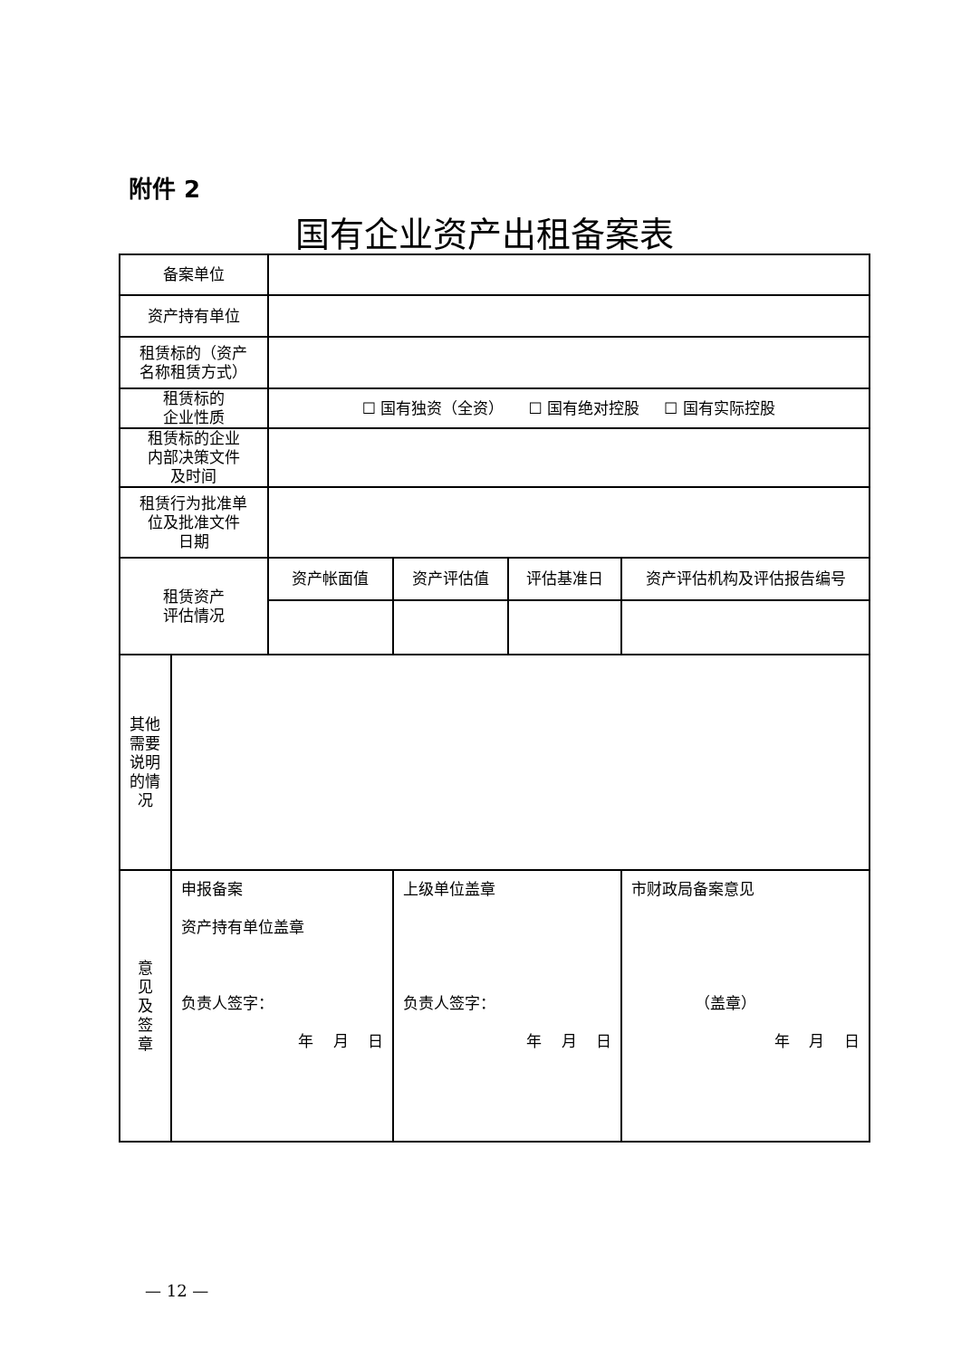附件 2
国有企业资产出租备案表
| 备案单位 | | | | | |
| 资产持有单位 | | | | | |
| 租赁标的（资产 名称租赁方式） | | | | | |
| 租赁标的 企业性质 | | ☐ 国有独资（全资） ☐ 国有绝对控股 ☐ 国有实际控股 | | | |
| 租赁标的企业 内部决策文件 及时间 | | | | | |
| 租赁行为批准单 位及批准文件 日期 | | | | | |
| 租赁资产 评估情况 | | 资产帐面值 | 资产评估值 | 评估基准日 | 资产评估机构及评估报告编号 |
| 其他 需要 说明 的情 况 | | | | | |
| 意 见 及 签 章 | 申报备案 资产持有单位盖章 负责人签字： 年 月 日 | | 上级单位盖章 负责人签字： 年 月 日 | | 市财政局备案意见 （盖章） 年 月 日 |
— 12 —